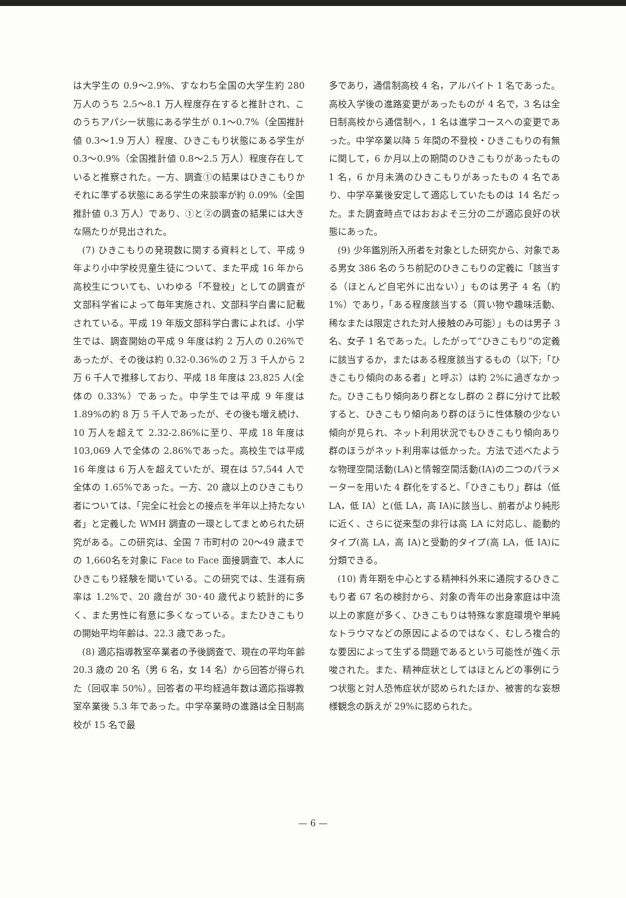は大学生の 0.9〜2.9%、すなわち全国の大学生約 280 万人のうち 2.5〜8.1 万人程度存在すると推計され、このうちアパシー状態にある学生が 0.1〜0.7%（全国推計値 0.3〜1.9 万人）程度、ひきこもり状態にある学生が 0.3〜0.9%（全国推計値 0.8〜2.5 万人）程度存在していると推察された。一方、調査①の結果はひきこもりかそれに準ずる状態にある学生の来談率が約 0.09%（全国推計値 0.3 万人）であり、①と②の調査の結果には大きな隔たりが見出された。
(7) ひきこもりの発現数に関する資料として、平成 9 年より小中学校児童生徒について、また平成 16 年から高校生についても、いわゆる「不登校」としての調査が文部科学省によって毎年実施され、文部科学白書に記載されている。平成 19 年版文部科学白書によれば、小学生では、調査開始の平成 9 年度は約 2 万人の 0.26%であったが、その後は約 0.32-0.36%の 2 万 3 千人から 2 万 6 千人で推移しており、平成 18 年度は 23,825 人(全体の 0.33%）であった。中学生では平成 9 年度は 1.89%の約 8 万 5 千人であったが、その後も増え続け、10 万人を超えて 2.32-2.86%に至り、平成 18 年度は 103,069 人で全体の 2.86%であった。高校生では平成 16 年度は 6 万人を超えていたが、現在は 57,544 人で全体の 1.65%であった。一方、20 歳以上のひきこもり者については、「完全に社会との接点を半年以上持たない者」と定義した WMH 調査の一環としてまとめられた研究がある。この研究は、全国 7 市町村の 20〜49 歳までの 1,660名を対象に Face to Face 面接調査で、本人にひきこもり経験を聞いている。この研究では、生涯有病率は 1.2%で、20 歳台が 30･40 歳代より統計的に多く、また男性に有意に多くなっている。またひきこもりの開始平均年齢は、22.3 歳であった。
(8) 適応指導教室卒業者の予後調査で、現在の平均年齢 20.3 歳の 20 名（男 6 名，女 14 名）から回答が得られた（回収率 50%）。回答者の平均経過年数は適応指導教室卒業後 5.3 年であった。中学卒業時の進路は全日制高校が 15 名で最
多であり，通信制高校 4 名，アルバイト 1 名であった。高校入学後の進路変更があったものが 4 名で，3 名は全日制高校から通信制へ，1 名は進学コースへの変更であった。中学卒業以降 5 年間の不登校・ひきこもりの有無に関して，6 か月以上の期間のひきこもりがあったもの 1 名，6 か月未満のひきこもりがあったもの 4 名であり、中学卒業後安定して適応していたものは 14 名だった。また調査時点ではおおよそ三分の二が適応良好の状態にあった。
(9) 少年鑑別所入所者を対象とした研究から、対象である男女 386 名のうち前記のひきこもりの定義に「該当する（ほとんど自宅外に出ない）」ものは男子 4 名（約 1%）であり，「ある程度該当する（買い物や趣味活動、稀なまたは限定された対人接触のみ可能）」ものは男子 3 名、女子 1 名であった。したがって“ひきこもり”の定義に該当するか，またはある程度該当するもの（以下;「ひきこもり傾向のある者」と呼ぶ）は約 2%に過ぎなかった。ひきこもり傾向あり群となし群の 2 群に分けて比較すると、ひきこもり傾向あり群のほうに性体験の少ない傾向が見られ、ネット利用状況でもひきこもり傾向あり群のほうがネット利用率は低かった。方法で述べたような物理空間活動(LA)と情報空間活動(IA)の二つのパラメーターを用いた 4 群化をすると、「ひきこもり」群は（低 LA，低 IA）と(低 LA，高 IA)に該当し、前者がより純形に近く、さらに従来型の非行は高 LA に対応し、能動的タイプ(高 LA，高 IA)と受動的タイプ(高 LA，低 IA)に分類できる。
(10) 青年期を中心とする精神科外来に通院するひきこもり者 67 名の検討から、対象の青年の出身家庭は中流以上の家庭が多く、ひきこもりは特殊な家庭環境や単純なトラウマなどの原因によるのではなく、むしろ複合的な要因によって生ずる問題であるという可能性が強く示唆された。また、精神症状としてはほとんどの事例にうつ状態と対人恐怖症状が認められたほか、被害的な妄想様観念の訴えが 29%に認められた。
— 6 —